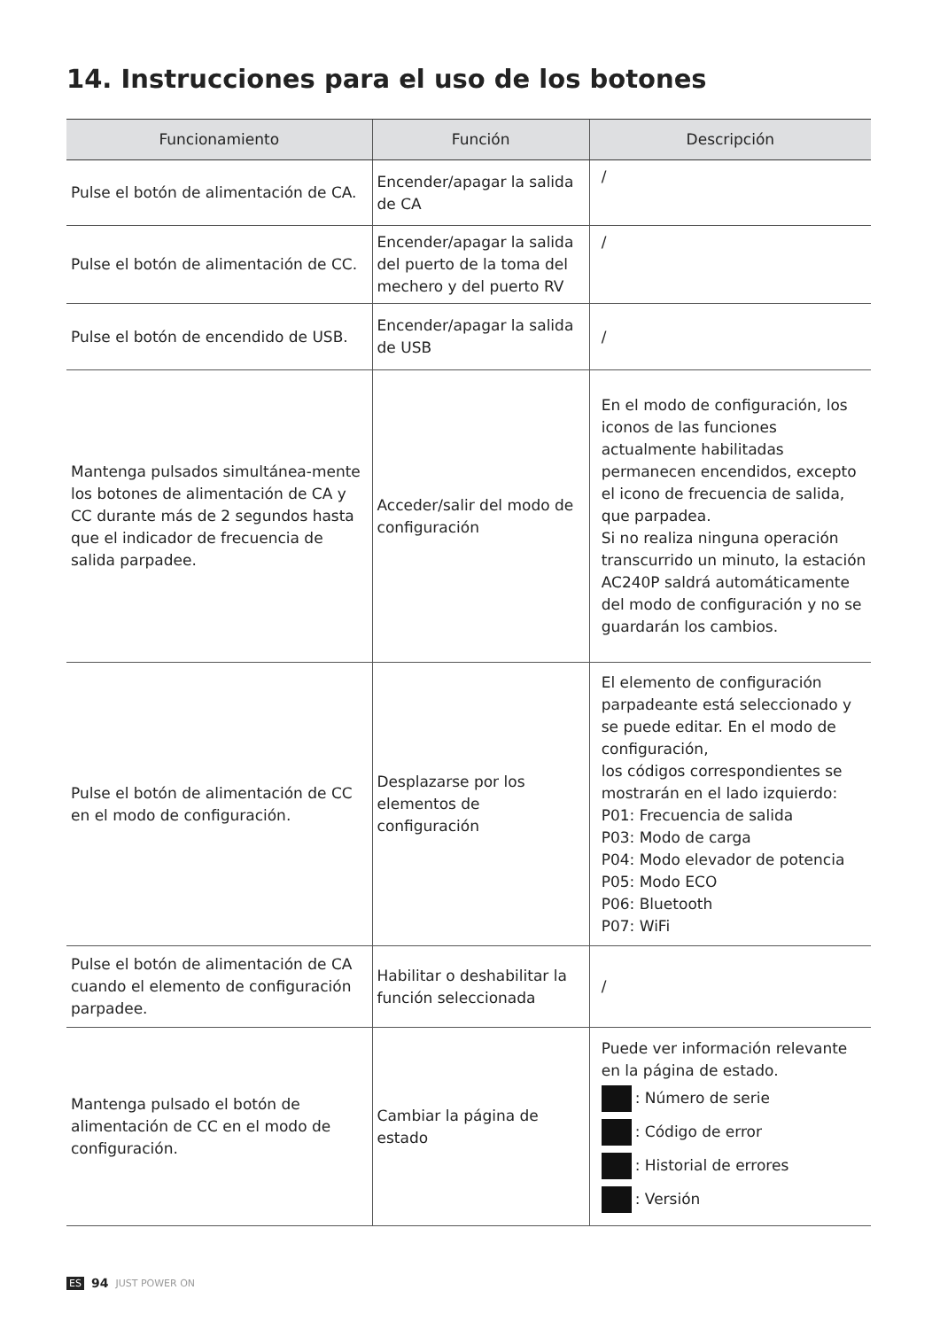14. Instrucciones para el uso de los botones
| Funcionamiento | Función | Descripción |
| --- | --- | --- |
| Pulse el botón de alimentación de CA. | Encender/apagar la salida de CA | / |
| Pulse el botón de alimentación de CC. | Encender/apagar la salida del puerto de la toma del mechero y del puerto RV | / |
| Pulse el botón de encendido de USB. | Encender/apagar la salida de USB | / |
| Mantenga pulsados simultánea-mente los botones de alimentación de CA y CC durante más de 2 segundos hasta que el indicador de frecuencia de salida parpadee. | Acceder/salir del modo de configuración | En el modo de configuración, los iconos de las funciones actualmente habilitadas permanecen encendidos, excepto el icono de frecuencia de salida, que parpadea. Si no realiza ninguna operación transcurrido un minuto, la estación AC240P saldrá automáticamente del modo de configuración y no se guardarán los cambios. |
| Pulse el botón de alimentación de CC en el modo de configuración. | Desplazarse por los elementos de configuración | El elemento de configuración parpadeante está seleccionado y se puede editar. En el modo de configuración, los códigos correspondientes se mostrarán en el lado izquierdo: P01: Frecuencia de salida P03: Modo de carga P04: Modo elevador de potencia P05: Modo ECO P06: Bluetooth P07: WiFi |
| Pulse el botón de alimentación de CA cuando el elemento de configuración parpadee. | Habilitar o deshabilitar la función seleccionada | / |
| Mantenga pulsado el botón de alimentación de CC en el modo de configuración. | Cambiar la página de estado | Puede ver información relevante en la página de estado. : Número de serie : Código de error : Historial de errores : Versión |
ES 94 JUST POWER ON